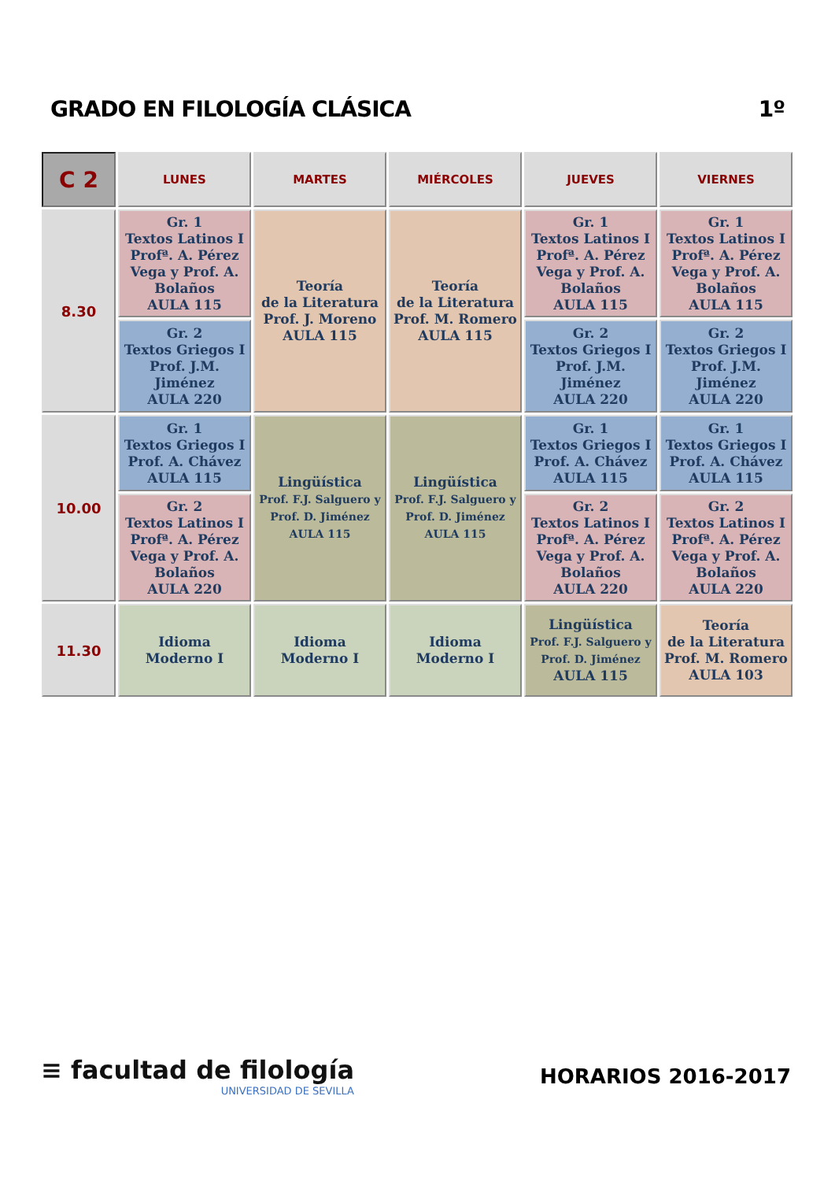GRADO EN FILOLOGÍA CLÁSICA 1º
| C 2 | LUNES | MARTES | MIÉRCOLES | JUEVES | VIERNES |
| --- | --- | --- | --- | --- | --- |
| 8.30 | Gr. 1 Textos Latinos I Profª. A. Pérez Vega y Prof. A. Bolaños AULA 115 | Teoría de la Literatura Prof. J. Moreno AULA 115 | Teoría de la Literatura Prof. M. Romero AULA 115 | Gr. 1 Textos Latinos I Profª. A. Pérez Vega y Prof. A. Bolaños AULA 115 | Gr. 1 Textos Latinos I Profª. A. Pérez Vega y Prof. A. Bolaños AULA 115 |
| | Gr. 2 Textos Griegos I Prof. J.M. Jiménez AULA 220 | | | Gr. 2 Textos Griegos I Prof. J.M. Jiménez AULA 220 | Gr. 2 Textos Griegos I Prof. J.M. Jiménez AULA 220 |
| 10.00 | Gr. 1 Textos Griegos I Prof. A. Chávez AULA 115 | Lingüística Prof. F.J. Salguero y Prof. D. Jiménez AULA 115 | Lingüística Prof. F.J. Salguero y Prof. D. Jiménez AULA 115 | Gr. 1 Textos Griegos I Prof. A. Chávez AULA 115 | Gr. 1 Textos Griegos I Prof. A. Chávez AULA 115 |
| | Gr. 2 Textos Latinos I Profª. A. Pérez Vega y Prof. A. Bolaños AULA 220 | | | Gr. 2 Textos Latinos I Profª. A. Pérez Vega y Prof. A. Bolaños AULA 220 | Gr. 2 Textos Latinos I Profª. A. Pérez Vega y Prof. A. Bolaños AULA 220 |
| 11.30 | Idioma Moderno I | Idioma Moderno I | Idioma Moderno I | Lingüística Prof. F.J. Salguero y Prof. D. Jiménez AULA 115 | Teoría de la Literatura Prof. M. Romero AULA 103 |
≡ facultad de filología
UNIVERSIDAD DE SEVILLA
HORARIOS 2016-2017